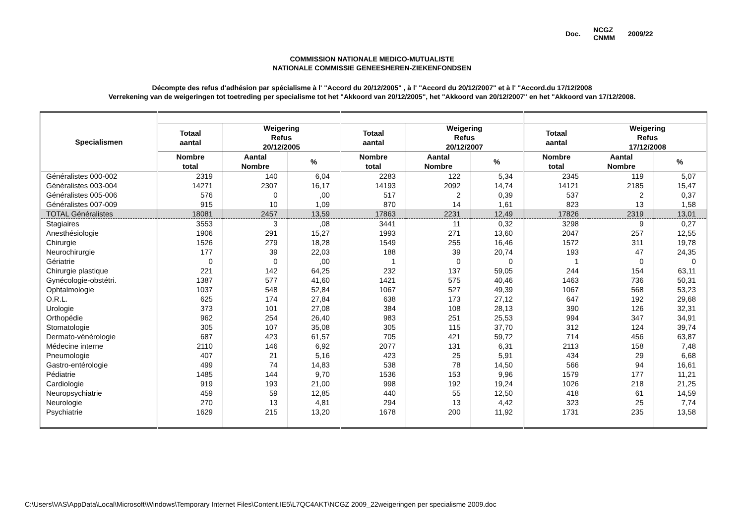Doc. NCGZ
CNMM 2009/22
COMMISSION NATIONALE MEDICO-MUTUALISTE
NATIONALE COMMISSIE GENEESHEREN-ZIEKENFONDSEN
Décompte des refus d'adhésion par spécialisme à l' "Accord du 20/12/2005" , à l' "Accord du 20/12/2007" et à l' "Accord.du 17/12/2008
Verrekening van de weigeringen tot toetreding per specialisme tot het "Akkoord van 20/12/2005", het "Akkoord van 20/12/2007" en het "Akkoord van 17/12/2008.
| Specialismen | | | | | | | | | |
| --- | --- | --- | --- | --- | --- | --- | --- | --- | --- |
| | Totaal aantal | Weigering Refus 20/12/2005 | | Totaal aantal | Weigering Refus 20/12/2007 | | Totaal aantal | Weigering Refus 17/12/2008 | |
| | Nombre total | Aantal Nombre | % | Nombre total | Aantal Nombre | % | Nombre total | Aantal Nombre | % |
| Généralistes 000-002 | 2319 | 140 | 6,04 | 2283 | 122 | 5,34 | 2345 | 119 | 5,07 |
| Généralistes 003-004 | 14271 | 2307 | 16,17 | 14193 | 2092 | 14,74 | 14121 | 2185 | 15,47 |
| Généralistes 005-006 | 576 | 0 | ,00 | 517 | 2 | 0,39 | 537 | 2 | 0,37 |
| Généralistes 007-009 | 915 | 10 | 1,09 | 870 | 14 | 1,61 | 823 | 13 | 1,58 |
| TOTAL Généralistes | 18081 | 2457 | 13,59 | 17863 | 2231 | 12,49 | 17826 | 2319 | 13,01 |
| Stagiaires | 3553 | 3 | ,08 | 3441 | 11 | 0,32 | 3298 | 9 | 0,27 |
| Anesthésiologie | 1906 | 291 | 15,27 | 1993 | 271 | 13,60 | 2047 | 257 | 12,55 |
| Chirurgie | 1526 | 279 | 18,28 | 1549 | 255 | 16,46 | 1572 | 311 | 19,78 |
| Neurochirurgie | 177 | 39 | 22,03 | 188 | 39 | 20,74 | 193 | 47 | 24,35 |
| Gériatrie | 0 | 0 | ,00 | 1 | 0 | 0 | 1 | 0 | 0 |
| Chirurgie plastique | 221 | 142 | 64,25 | 232 | 137 | 59,05 | 244 | 154 | 63,11 |
| Gynécologie-obstétri. | 1387 | 577 | 41,60 | 1421 | 575 | 40,46 | 1463 | 736 | 50,31 |
| Ophtalmologie | 1037 | 548 | 52,84 | 1067 | 527 | 49,39 | 1067 | 568 | 53,23 |
| O.R.L. | 625 | 174 | 27,84 | 638 | 173 | 27,12 | 647 | 192 | 29,68 |
| Urologie | 373 | 101 | 27,08 | 384 | 108 | 28,13 | 390 | 126 | 32,31 |
| Orthopédie | 962 | 254 | 26,40 | 983 | 251 | 25,53 | 994 | 347 | 34,91 |
| Stomatologie | 305 | 107 | 35,08 | 305 | 115 | 37,70 | 312 | 124 | 39,74 |
| Dermato-vénérologie | 687 | 423 | 61,57 | 705 | 421 | 59,72 | 714 | 456 | 63,87 |
| Médecine interne | 2110 | 146 | 6,92 | 2077 | 131 | 6,31 | 2113 | 158 | 7,48 |
| Pneumologie | 407 | 21 | 5,16 | 423 | 25 | 5,91 | 434 | 29 | 6,68 |
| Gastro-entérologie | 499 | 74 | 14,83 | 538 | 78 | 14,50 | 566 | 94 | 16,61 |
| Pédiatrie | 1485 | 144 | 9,70 | 1536 | 153 | 9,96 | 1579 | 177 | 11,21 |
| Cardiologie | 919 | 193 | 21,00 | 998 | 192 | 19,24 | 1026 | 218 | 21,25 |
| Neuropsychiatrie | 459 | 59 | 12,85 | 440 | 55 | 12,50 | 418 | 61 | 14,59 |
| Neurologie | 270 | 13 | 4,81 | 294 | 13 | 4,42 | 323 | 25 | 7,74 |
| Psychiatrie | 1629 | 215 | 13,20 | 1678 | 200 | 11,92 | 1731 | 235 | 13,58 |
C:\Users\VAS\AppData\Local\Microsoft\Windows\Temporary Internet Files\Content.IE5\L7QC4AKT\NCGZ 2009_22weigeringen per specialisme 2009.doc